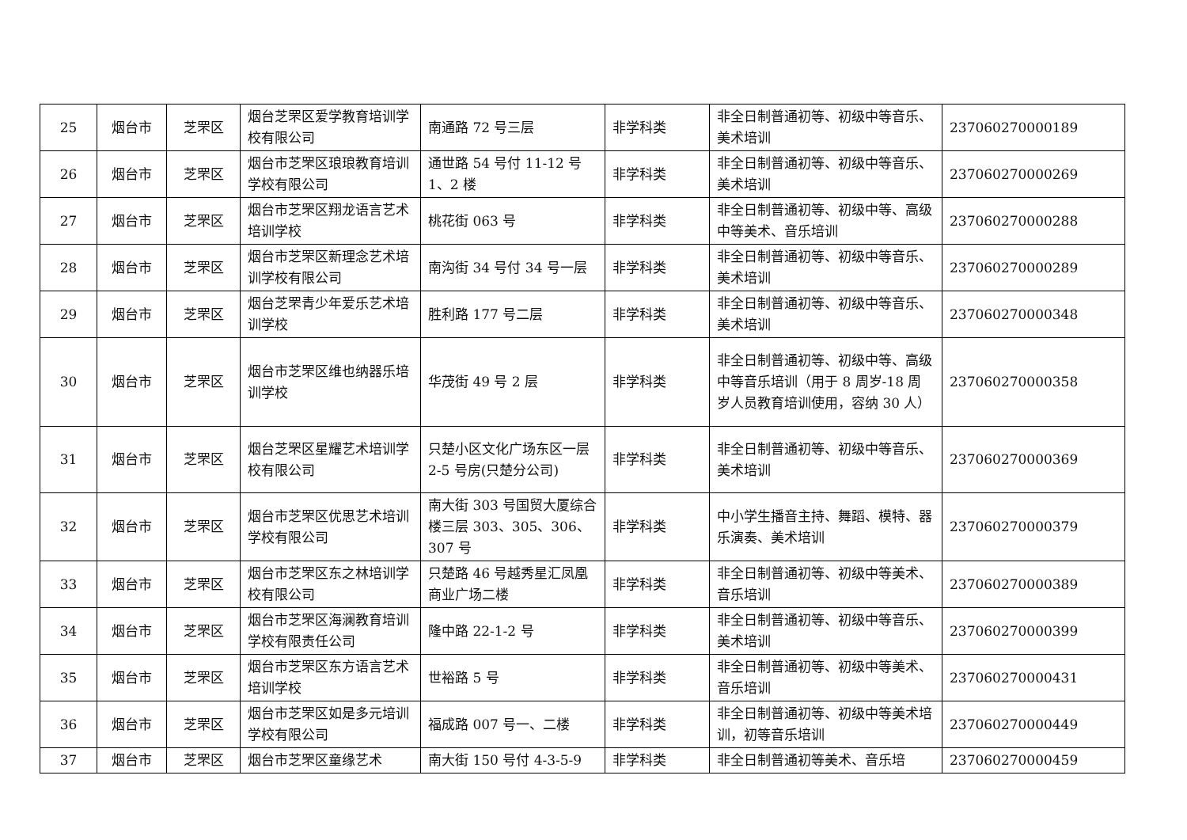| 25 | 烟台市 | 芝罘区 | 烟台芝罘区爱学教育培训学校有限公司 | 南通路 72 号三层 | 非学科类 | 非全日制普通初等、初级中等音乐、美术培训 | 237060270000189 |
| 26 | 烟台市 | 芝罘区 | 烟台市芝罘区琅琅教育培训学校有限公司 | 通世路 54 号付 11-12 号 1、2 楼 | 非学科类 | 非全日制普通初等、初级中等音乐、美术培训 | 237060270000269 |
| 27 | 烟台市 | 芝罘区 | 烟台市芝罘区翔龙语言艺术培训学校 | 桃花街 063 号 | 非学科类 | 非全日制普通初等、初级中等、高级中等美术、音乐培训 | 237060270000288 |
| 28 | 烟台市 | 芝罘区 | 烟台市芝罘区新理念艺术培训学校有限公司 | 南沟街 34 号付 34 号一层 | 非学科类 | 非全日制普通初等、初级中等音乐、美术培训 | 237060270000289 |
| 29 | 烟台市 | 芝罘区 | 烟台芝罘青少年爱乐艺术培训学校 | 胜利路 177 号二层 | 非学科类 | 非全日制普通初等、初级中等音乐、美术培训 | 237060270000348 |
| 30 | 烟台市 | 芝罘区 | 烟台市芝罘区维也纳器乐培训学校 | 华茂街 49 号 2 层 | 非学科类 | 非全日制普通初等、初级中等、高级中等音乐培训（用于 8 周岁-18 周岁人员教育培训使用，容纳 30 人） | 237060270000358 |
| 31 | 烟台市 | 芝罘区 | 烟台芝罘区星耀艺术培训学校有限公司 | 只楚小区文化广场东区一层 2-5 号房(只楚分公司) | 非学科类 | 非全日制普通初等、初级中等音乐、美术培训 | 237060270000369 |
| 32 | 烟台市 | 芝罘区 | 烟台市芝罘区优思艺术培训学校有限公司 | 南大街 303 号国贸大厦综合楼三层 303、305、306、307 号 | 非学科类 | 中小学生播音主持、舞蹈、模特、器乐演奏、美术培训 | 237060270000379 |
| 33 | 烟台市 | 芝罘区 | 烟台市芝罘区东之林培训学校有限公司 | 只楚路 46 号越秀星汇凤凰商业广场二楼 | 非学科类 | 非全日制普通初等、初级中等美术、音乐培训 | 237060270000389 |
| 34 | 烟台市 | 芝罘区 | 烟台市芝罘区海澜教育培训学校有限责任公司 | 隆中路 22-1-2 号 | 非学科类 | 非全日制普通初等、初级中等音乐、美术培训 | 237060270000399 |
| 35 | 烟台市 | 芝罘区 | 烟台市芝罘区东方语言艺术培训学校 | 世裕路 5 号 | 非学科类 | 非全日制普通初等、初级中等美术、音乐培训 | 237060270000431 |
| 36 | 烟台市 | 芝罘区 | 烟台市芝罘区如是多元培训学校有限公司 | 福成路 007 号一、二楼 | 非学科类 | 非全日制普通初等、初级中等美术培训，初等音乐培训 | 237060270000449 |
| 37 | 烟台市 | 芝罘区 | 烟台市芝罘区童缘艺术 | 南大街 150 号付 4-3-5-9 | 非学科类 | 非全日制普通初等美术、音乐培 | 237060270000459 |